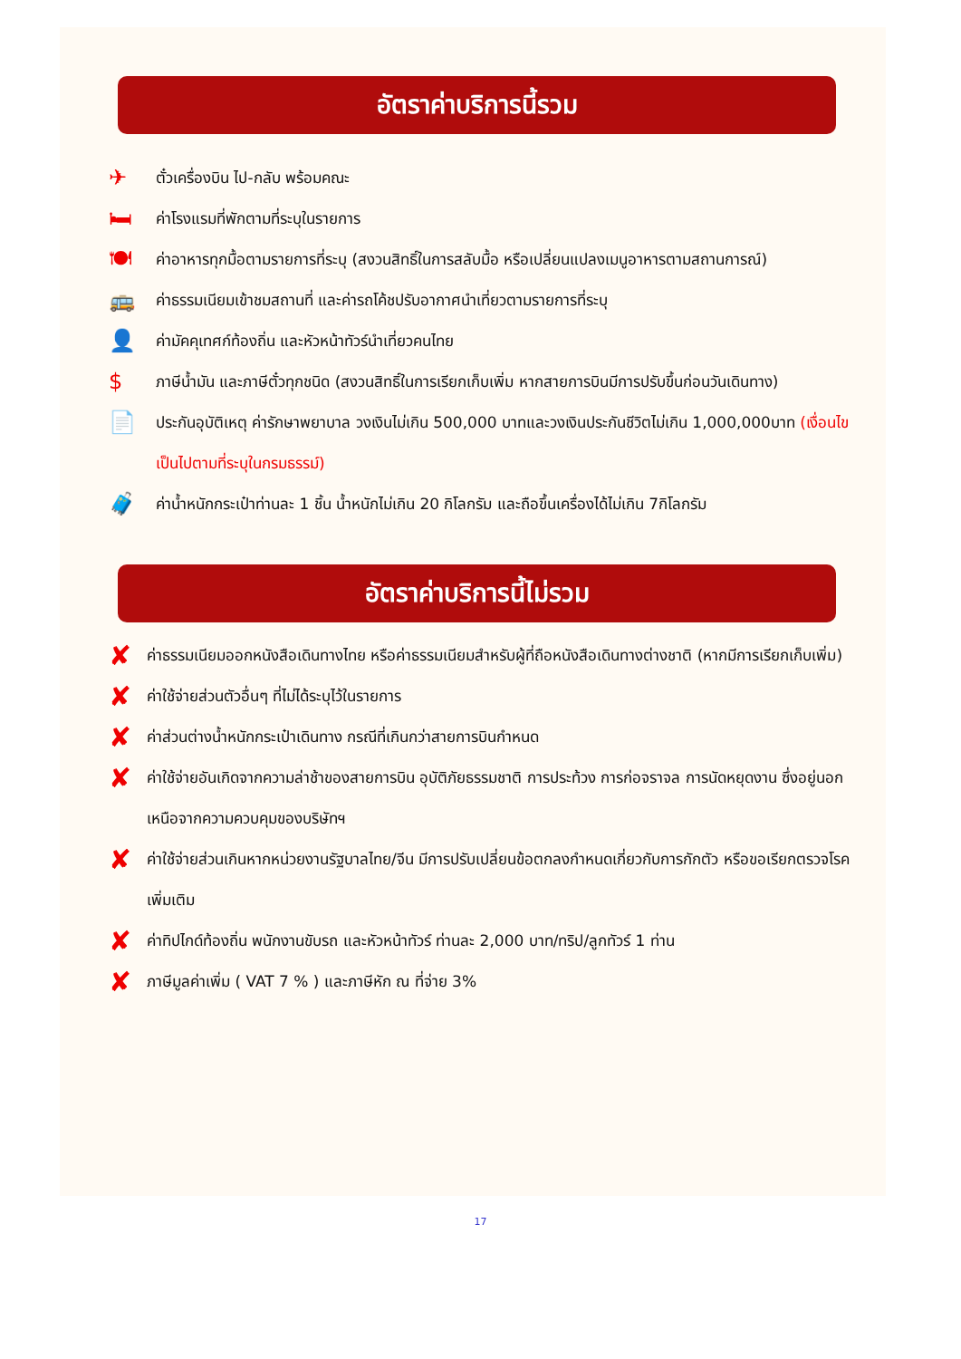อัตราค่าบริการนี้รวม
✈ ตั๋วเครื่องบิน ไป-กลับ พร้อมคณะ
🛏 ค่าโรงแรมที่พักตามที่ระบุในรายการ
🍽 ค่าอาหารทุกมื้อตามรายการที่ระบุ (สงวนสิทธิ์ในการสลับมื้อ หรือเปลี่ยนแปลงเมนูอาหารตามสถานการณ์)
🚌 ค่าธรรมเนียมเข้าชมสถานที่ และค่ารถโค้ชปรับอากาศนำเที่ยวตามรายการที่ระบุ
👤 ค่ามัคคุเทศก์ท้องถิ่น และหัวหน้าทัวร์นำเที่ยวคนไทย
$ ภาษีน้ำมัน และภาษีตั๋วทุกชนิด (สงวนสิทธิ์ในการเรียกเก็บเพิ่ม หากสายการบินมีการปรับขึ้นก่อนวันเดินทาง)
📄 ประกันอุบัติเหตุ ค่ารักษาพยาบาล วงเงินไม่เกิน 500,000 บาทและวงเงินประกันชีวิตไม่เกิน 1,000,000บาท (เงื่อนไขเป็นไปตามที่ระบุในกรมธรรม์)
🧳 ค่าน้ำหนักกระเป๋าท่านละ 1 ชิ้น น้ำหนักไม่เกิน 20 กิโลกรัม และถือขึ้นเครื่องได้ไม่เกิน 7กิโลกรัม
อัตราค่าบริการนี้ไม่รวม
✘ ค่าธรรมเนียมออกหนังสือเดินทางไทย หรือค่าธรรมเนียมสำหรับผู้ที่ถือหนังสือเดินทางต่างชาติ (หากมีการเรียกเก็บเพิ่ม)
✘ ค่าใช้จ่ายส่วนตัวอื่นๆ ที่ไม่ได้ระบุไว้ในรายการ
✘ ค่าส่วนต่างน้ำหนักกระเป๋าเดินทาง กรณีที่เกินกว่าสายการบินกำหนด
✘ ค่าใช้จ่ายอันเกิดจากความล่าช้าของสายการบิน อุบัติภัยธรรมชาติ การประท้วง การก่อจราจล การนัดหยุดงาน ซึ่งอยู่นอกเหนือจากความควบคุมของบริษัทฯ
✘ ค่าใช้จ่ายส่วนเกินหากหน่วยงานรัฐบาลไทย/จีน มีการปรับเปลี่ยนข้อตกลงกำหนดเกี่ยวกับการกักตัว หรือขอเรียกตรวจโรคเพิ่มเติม
✘ ค่าทิปไกด์ท้องถิ่น พนักงานขับรถ และหัวหน้าทัวร์ ท่านละ 2,000 บาท/ทริป/ลูกทัวร์ 1 ท่าน
✘ ภาษีมูลค่าเพิ่ม ( VAT 7 % ) และภาษีหัก ณ ที่จ่าย 3%
17